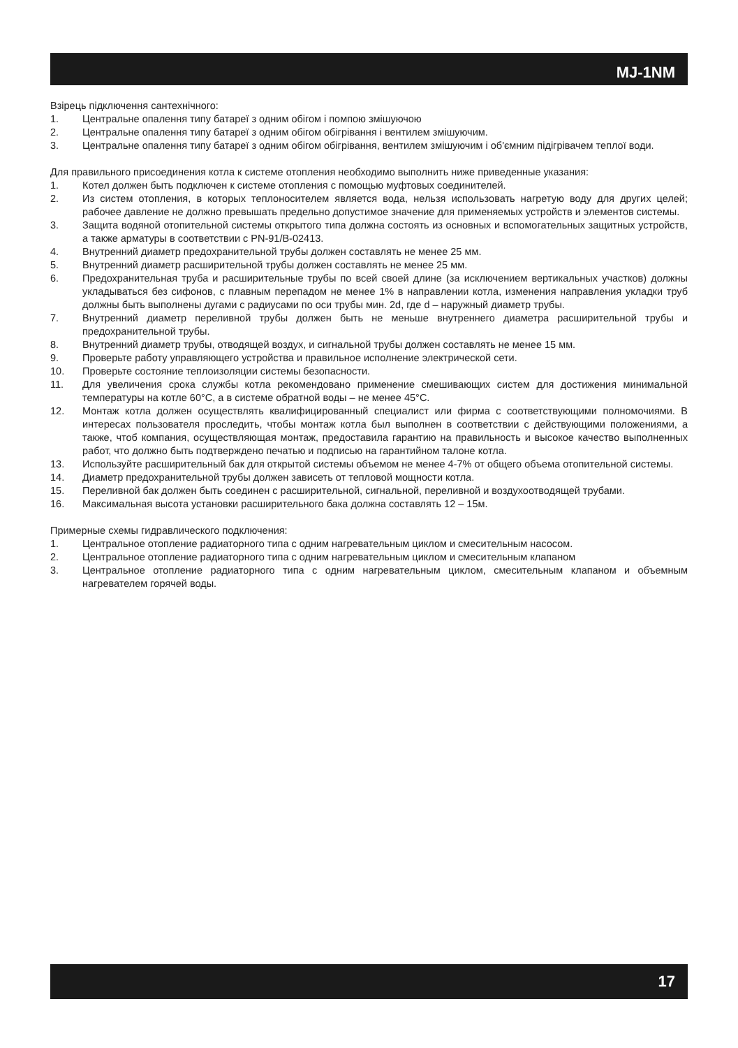MJ-1NM
Взірець підключення сантехнічного:
1. Центральне опалення типу батареї з одним обігом і помпою змішуючою
2. Центральне опалення типу батареї з одним обігом обігрівання і вентилем змішуючим.
3. Центральне опалення типу батареї з одним обігом обігрівання, вентилем змішуючим і об'ємним підігрівачем теплої води.
Для правильного присоединения котла к системе отопления необходимо выполнить ниже приведенные указания:
1. Котел должен быть подключен к системе отопления с помощью муфтовых соединителей.
2. Из систем отопления, в которых теплоносителем является вода, нельзя использовать нагретую воду для других целей; рабочее давление не должно превышать предельно допустимое значение для применяемых устройств и элементов системы.
3. Защита водяной отопительной системы открытого типа должна состоять из основных и вспомогательных защитных устройств, а также арматуры в соответствии с PN-91/B-02413.
4. Внутренний диаметр предохранительной трубы должен составлять не менее 25 мм.
5. Внутренний диаметр расширительной трубы должен составлять не менее 25 мм.
6. Предохранительная труба и расширительные трубы по всей своей длине (за исключением вертикальных участков) должны укладываться без сифонов, с плавным перепадом не менее 1% в направлении котла, изменения направления укладки труб должны быть выполнены дугами с радиусами по оси трубы мин. 2d, где d – наружный диаметр трубы.
7. Внутренний диаметр переливной трубы должен быть не меньше внутреннего диаметра расширительной трубы и предохранительной трубы.
8. Внутренний диаметр трубы, отводящей воздух, и сигнальной трубы должен составлять не менее 15 мм.
9. Проверьте работу управляющего устройства и правильное исполнение электрической сети.
10. Проверьте состояние теплоизоляции системы безопасности.
11. Для увеличения срока службы котла рекомендовано применение смешивающих систем для достижения минимальной температуры на котле 60°C, а в системе обратной воды – не менее 45°C.
12. Монтаж котла должен осуществлять квалифицированный специалист или фирма с соответствующими полномочиями. В интересах пользователя проследить, чтобы монтаж котла был выполнен в соответствии с действующими положениями, а также, чтоб компания, осуществляющая монтаж, предоставила гарантию на правильность и высокое качество выполненных работ, что должно быть подтверждено печатью и подписью на гарантийном талоне котла.
13. Используйте расширительный бак для открытой системы объемом не менее 4-7% от общего объема отопительной системы.
14. Диаметр предохранительной трубы должен зависеть от тепловой мощности котла.
15. Переливной бак должен быть соединен с расширительной, сигнальной, переливной и воздухоотводящей трубами.
16. Максимальная высота установки расширительного бака должна составлять 12 – 15м.
Примерные схемы гидравлического подключения:
1. Центральное отопление радиаторного типа с одним нагревательным циклом и смесительным насосом.
2. Центральное отопление радиаторного типа с одним нагревательным циклом и смесительным клапаном
3. Центральное отопление радиаторного типа с одним нагревательным циклом, смесительным клапаном и объемным нагревателем горячей воды.
17